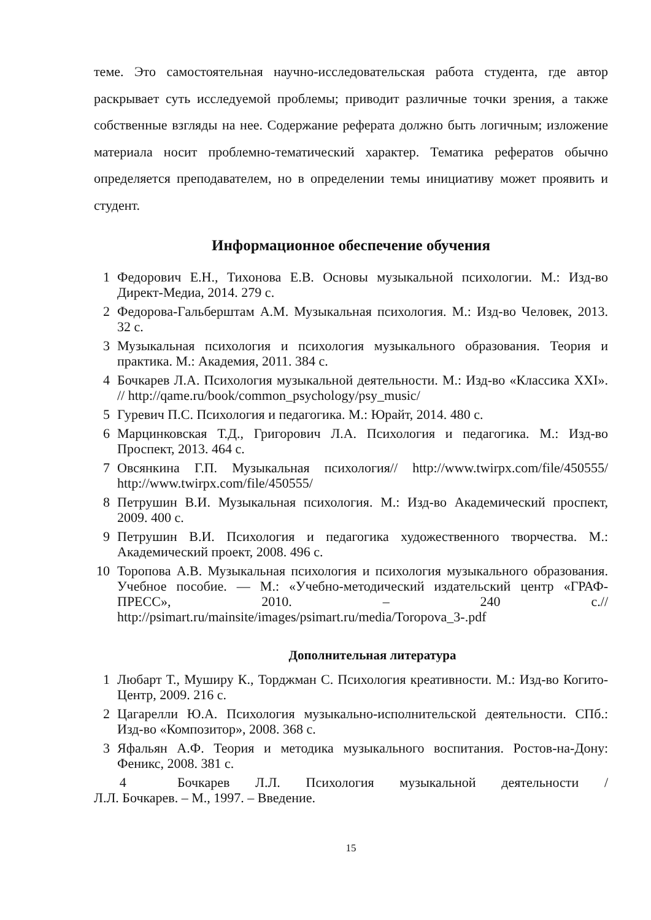теме. Это самостоятельная научно-исследовательская работа студента, где автор раскрывает суть исследуемой проблемы; приводит различные точки зрения, а также собственные взгляды на нее. Содержание реферата должно быть логичным; изложение материала носит проблемно-тематический характер. Тематика рефератов обычно определяется преподавателем, но в определении темы инициативу может проявить и студент.
Информационное обеспечение обучения
1 Федорович Е.Н., Тихонова Е.В. Основы музыкальной психологии. М.: Изд-во Директ-Медиа, 2014. 279 с.
2 Федорова-Гальберштам А.М. Музыкальная психология. М.: Изд-во Человек, 2013. 32 с.
3 Музыкальная психология и психология музыкального образования. Теория и практика. М.: Академия, 2011. 384 с.
4 Бочкарев Л.А. Психология музыкальной деятельности. М.: Изд-во «Классика XXI». // http://qame.ru/book/common_psychology/psy_music/
5 Гуревич П.С. Психология и педагогика. М.: Юрайт, 2014. 480 с.
6 Марцинковская Т.Д., Григорович Л.А. Психология и педагогика. М.: Изд-во Проспект, 2013. 464 с.
7 Овсянкина Г.П. Музыкальная психология// http://www.twirpx.com/file/450555/ http://www.twirpx.com/file/450555/
8 Петрушин В.И. Музыкальная психология. М.: Изд-во Академический проспект, 2009. 400 с.
9 Петрушин В.И. Психология и педагогика художественного творчества. М.: Академический проект, 2008. 496 с.
10 Торопова А.В. Музыкальная психология и психология музыкального образования. Учебное пособие. — М.: «Учебно-методический издательский центр «ГРАФ- ПРЕСС», 2010. – 240 с.// http://psimart.ru/mainsite/images/psimart.ru/media/Toropova_3-.pdf
Дополнительная литература
1 Любарт Т., Муширу К., Торджман С. Психология креативности. М.: Изд-во Когито-Центр, 2009. 216 с.
2 Цагарелли Ю.А. Психология музыкально-исполнительской деятельности. СПб.: Изд-во «Композитор», 2008. 368 с.
3 Яфальян А.Ф. Теория и методика музыкального воспитания. Ростов-на-Дону: Феникс, 2008. 381 с.
4 Бочкарев Л.Л. Психология музыкальной деятельности /
Л.Л. Бочкарев. – М., 1997. – Введение.
15